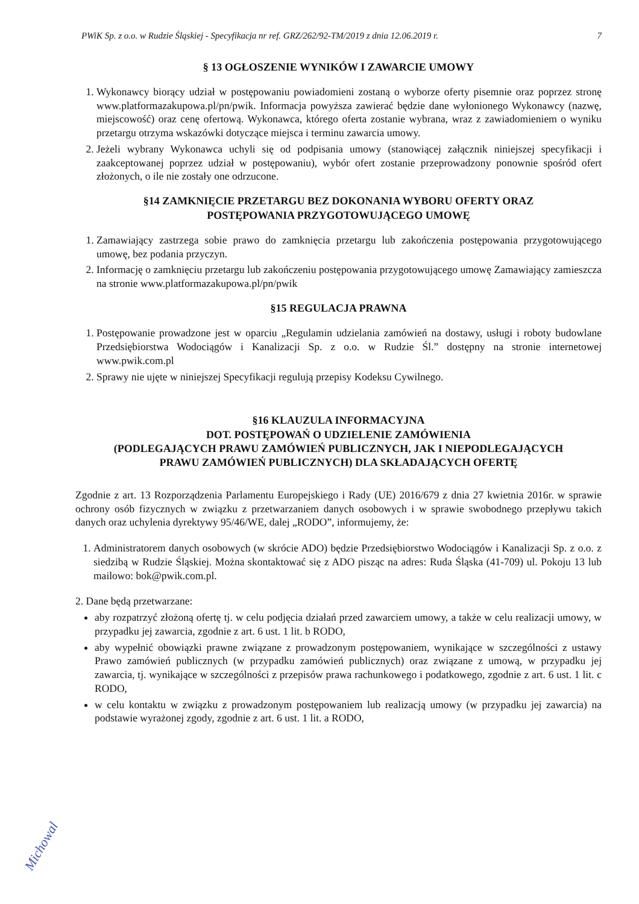PWiK Sp. z o.o. w Rudzie Śląskiej - Specyfikacja nr ref. GRZ/262/92-TM/2019 z dnia 12.06.2019 r. 7
§ 13 OGŁOSZENIE WYNIKÓW I ZAWARCIE UMOWY
1. Wykonawcy biorący udział w postępowaniu powiadomieni zostaną o wyborze oferty pisemnie oraz poprzez stronę www.platformazakupowa.pl/pn/pwik. Informacja powyższa zawierać będzie dane wyłonionego Wykonawcy (nazwę, miejscowość) oraz cenę ofertową. Wykonawca, którego oferta zostanie wybrana, wraz z zawiadomieniem o wyniku przetargu otrzyma wskazówki dotyczące miejsca i terminu zawarcia umowy.
2. Jeżeli wybrany Wykonawca uchyli się od podpisania umowy (stanowiącej załącznik niniejszej specyfikacji i zaakceptowanej poprzez udział w postępowaniu), wybór ofert zostanie przeprowadzony ponownie spośród ofert złożonych, o ile nie zostały one odrzucone.
§14 ZAMKNIĘCIE PRZETARGU BEZ DOKONANIA WYBORU OFERTY ORAZ
POSTĘPOWANIA PRZYGOTOWUJĄCEGO UMOWĘ
1. Zamawiający zastrzega sobie prawo do zamknięcia przetargu lub zakończenia postępowania przygotowującego umowę, bez podania przyczyn.
2. Informację o zamknięciu przetargu lub zakończeniu postępowania przygotowującego umowę Zamawiający zamieszcza na stronie www.platformazakupowa.pl/pn/pwik
§15 REGULACJA PRAWNA
1. Postępowanie prowadzone jest w oparciu „Regulamin udzielania zamówień na dostawy, usługi i roboty budowlane Przedsiębiorstwa Wodociągów i Kanalizacji Sp. z o.o. w Rudzie Śl.” dostępny na stronie internetowej www.pwik.com.pl
2. Sprawy nie ujęte w niniejszej Specyfikacji regulują przepisy Kodeksu Cywilnego.
§16 KLAUZULA INFORMACYJNA
DOT. POSTĘPOWAŃ O UDZIELENIE ZAMÓWIENIA
(PODLEGAJĄCYCH PRAWU ZAMÓWIEŃ PUBLICZNYCH, JAK I NIEPODLEGAJĄCYCH
PRAWU ZAMÓWIEŃ PUBLICZNYCH) DLA SKŁADAJĄCYCH OFERTĘ
Zgodnie z art. 13 Rozporządzenia Parlamentu Europejskiego i Rady (UE) 2016/679 z dnia 27 kwietnia 2016r. w sprawie ochrony osób fizycznych w związku z przetwarzaniem danych osobowych i w sprawie swobodnego przepływu takich danych oraz uchylenia dyrektywy 95/46/WE, dalej „RODO”, informujemy, że:
1. Administratorem danych osobowych (w skrócie ADO) będzie Przedsiębiorstwo Wodociągów i Kanalizacji Sp. z o.o. z siedzibą w Rudzie Śląskiej. Można skontaktować się z ADO pisząc na adres: Ruda Śląska (41-709) ul. Pokoju 13 lub mailowo: bok@pwik.com.pl.
2. Dane będą przetwarzane:
aby rozpatrzyć złożoną ofertę tj. w celu podjęcia działań przed zawarciem umowy, a także w celu realizacji umowy, w przypadku jej zawarcia, zgodnie z art. 6 ust. 1 lit. b RODO,
aby wypełnić obowiązki prawne związane z prowadzonym postępowaniem, wynikające w szczególności z ustawy Prawo zamówień publicznych (w przypadku zamówień publicznych) oraz związane z umową, w przypadku jej zawarcia, tj. wynikające w szczególności z przepisów prawa rachunkowego i podatkowego, zgodnie z art. 6 ust. 1 lit. c RODO,
w celu kontaktu w związku z prowadzonym postępowaniem lub realizacją umowy (w przypadku jej zawarcia) na podstawie wyrażonej zgody, zgodnie z art. 6 ust. 1 lit. a RODO,
Michowal